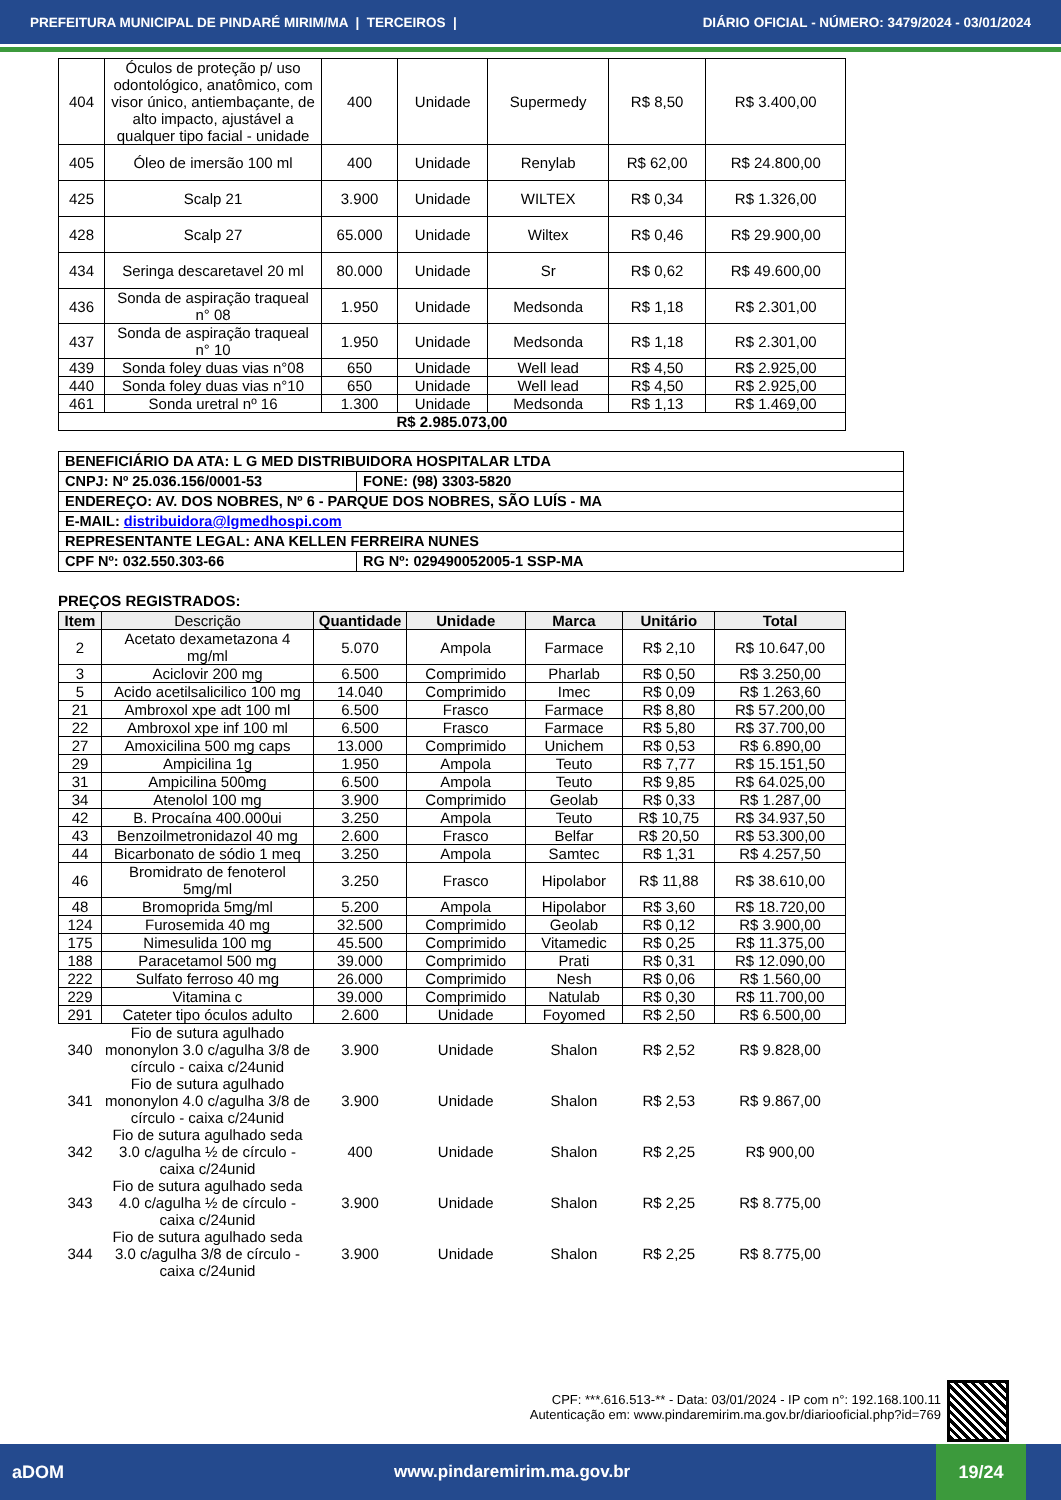PREFEITURA MUNICIPAL DE PINDARÉ MIRIM/MA | TERCEIROS | DIÁRIO OFICIAL - NÚMERO: 3479/2024 - 03/01/2024
| 404 | Óculos de proteção p/ uso odontológico, anatômico, com visor único, antiembaçante, de alto impacto, ajustável a qualquer tipo facial - unidade | 400 | Unidade | Supermedy | R$ 8,50 | R$ 3.400,00 |
| 405 | Óleo de imersão 100 ml | 400 | Unidade | Renylab | R$ 62,00 | R$ 24.800,00 |
| 425 | Scalp 21 | 3.900 | Unidade | WILTEX | R$ 0,34 | R$ 1.326,00 |
| 428 | Scalp 27 | 65.000 | Unidade | Wiltex | R$ 0,46 | R$ 29.900,00 |
| 434 | Seringa descaretavel 20 ml | 80.000 | Unidade | Sr | R$ 0,62 | R$ 49.600,00 |
| 436 | Sonda de aspiração traqueal n° 08 | 1.950 | Unidade | Medsonda | R$ 1,18 | R$ 2.301,00 |
| 437 | Sonda de aspiração traqueal n° 10 | 1.950 | Unidade | Medsonda | R$ 1,18 | R$ 2.301,00 |
| 439 | Sonda foley duas vias n°08 | 650 | Unidade | Well lead | R$ 4,50 | R$ 2.925,00 |
| 440 | Sonda foley duas vias n°10 | 650 | Unidade | Well lead | R$ 4,50 | R$ 2.925,00 |
| 461 | Sonda uretral nº 16 | 1.300 | Unidade | Medsonda | R$ 1,13 | R$ 1.469,00 |
| R$ 2.985.073,00 | | | | | | |
| BENEFICIÁRIO DA ATA: L G MED DISTRIBUIDORA HOSPITALAR LTDA | |
| CNPJ: Nº 25.036.156/0001-53 | FONE: (98) 3303-5820 |
| ENDEREÇO: AV. DOS NOBRES, Nº 6 - PARQUE DOS NOBRES, SÃO LUÍS - MA | |
| E-MAIL: distribuidora@lgmedhospi.com | |
| REPRESENTANTE LEGAL: ANA KELLEN FERREIRA NUNES | |
| CPF Nº: 032.550.303-66 | RG Nº: 029490052005-1 SSP-MA |
PREÇOS REGISTRADOS:
| Item | Descrição | Quantidade | Unidade | Marca | Unitário | Total |
| --- | --- | --- | --- | --- | --- | --- |
| 2 | Acetato dexametazona 4 mg/ml | 5.070 | Ampola | Farmace | R$ 2,10 | R$ 10.647,00 |
| 3 | Aciclovir 200 mg | 6.500 | Comprimido | Pharlab | R$ 0,50 | R$ 3.250,00 |
| 5 | Acido acetilsalicilico 100 mg | 14.040 | Comprimido | Imec | R$ 0,09 | R$ 1.263,60 |
| 21 | Ambroxol xpe adt 100 ml | 6.500 | Frasco | Farmace | R$ 8,80 | R$ 57.200,00 |
| 22 | Ambroxol xpe inf 100 ml | 6.500 | Frasco | Farmace | R$ 5,80 | R$ 37.700,00 |
| 27 | Amoxicilina 500 mg caps | 13.000 | Comprimido | Unichem | R$ 0,53 | R$ 6.890,00 |
| 29 | Ampicilina 1g | 1.950 | Ampola | Teuto | R$ 7,77 | R$ 15.151,50 |
| 31 | Ampicilina 500mg | 6.500 | Ampola | Teuto | R$ 9,85 | R$ 64.025,00 |
| 34 | Atenolol 100 mg | 3.900 | Comprimido | Geolab | R$ 0,33 | R$ 1.287,00 |
| 42 | B. Procaína 400.000ui | 3.250 | Ampola | Teuto | R$ 10,75 | R$ 34.937,50 |
| 43 | Benzoilmetronidazol 40 mg | 2.600 | Frasco | Belfar | R$ 20,50 | R$ 53.300,00 |
| 44 | Bicarbonato de sódio 1 meq | 3.250 | Ampola | Samtec | R$ 1,31 | R$ 4.257,50 |
| 46 | Bromidrato de fenoterol 5mg/ml | 3.250 | Frasco | Hipolabor | R$ 11,88 | R$ 38.610,00 |
| 48 | Bromoprida 5mg/ml | 5.200 | Ampola | Hipolabor | R$ 3,60 | R$ 18.720,00 |
| 124 | Furosemida 40 mg | 32.500 | Comprimido | Geolab | R$ 0,12 | R$ 3.900,00 |
| 175 | Nimesulida 100 mg | 45.500 | Comprimido | Vitamedic | R$ 0,25 | R$ 11.375,00 |
| 188 | Paracetamol 500 mg | 39.000 | Comprimido | Prati | R$ 0,31 | R$ 12.090,00 |
| 222 | Sulfato ferroso 40 mg | 26.000 | Comprimido | Nesh | R$ 0,06 | R$ 1.560,00 |
| 229 | Vitamina c | 39.000 | Comprimido | Natulab | R$ 0,30 | R$ 11.700,00 |
| 291 | Cateter tipo óculos adulto | 2.600 | Unidade | Foyomed | R$ 2,50 | R$ 6.500,00 |
| 340 | Fio de sutura agulhado mononylon 3.0 c/agulha 3/8 de círculo - caixa c/24unid | 3.900 | Unidade | Shalon | R$ 2,52 | R$ 9.828,00 |
| 341 | Fio de sutura agulhado mononylon 4.0 c/agulha 3/8 de círculo - caixa c/24unid | 3.900 | Unidade | Shalon | R$ 2,53 | R$ 9.867,00 |
| 342 | Fio de sutura agulhado seda 3.0 c/agulha ½ de círculo - caixa c/24unid | 400 | Unidade | Shalon | R$ 2,25 | R$ 900,00 |
| 343 | Fio de sutura agulhado seda 4.0 c/agulha ½ de círculo - caixa c/24unid | 3.900 | Unidade | Shalon | R$ 2,25 | R$ 8.775,00 |
| 344 | Fio de sutura agulhado seda 3.0 c/agulha 3/8 de círculo - caixa c/24unid | 3.900 | Unidade | Shalon | R$ 2,25 | R$ 8.775,00 |
CPF: ***.616.513-** - Data: 03/01/2024 - IP com n°: 192.168.100.11
Autenticação em: www.pindaremirim.ma.gov.br/diariooficial.php?id=769
aDOM www.pindaremirim.ma.gov.br 19/24